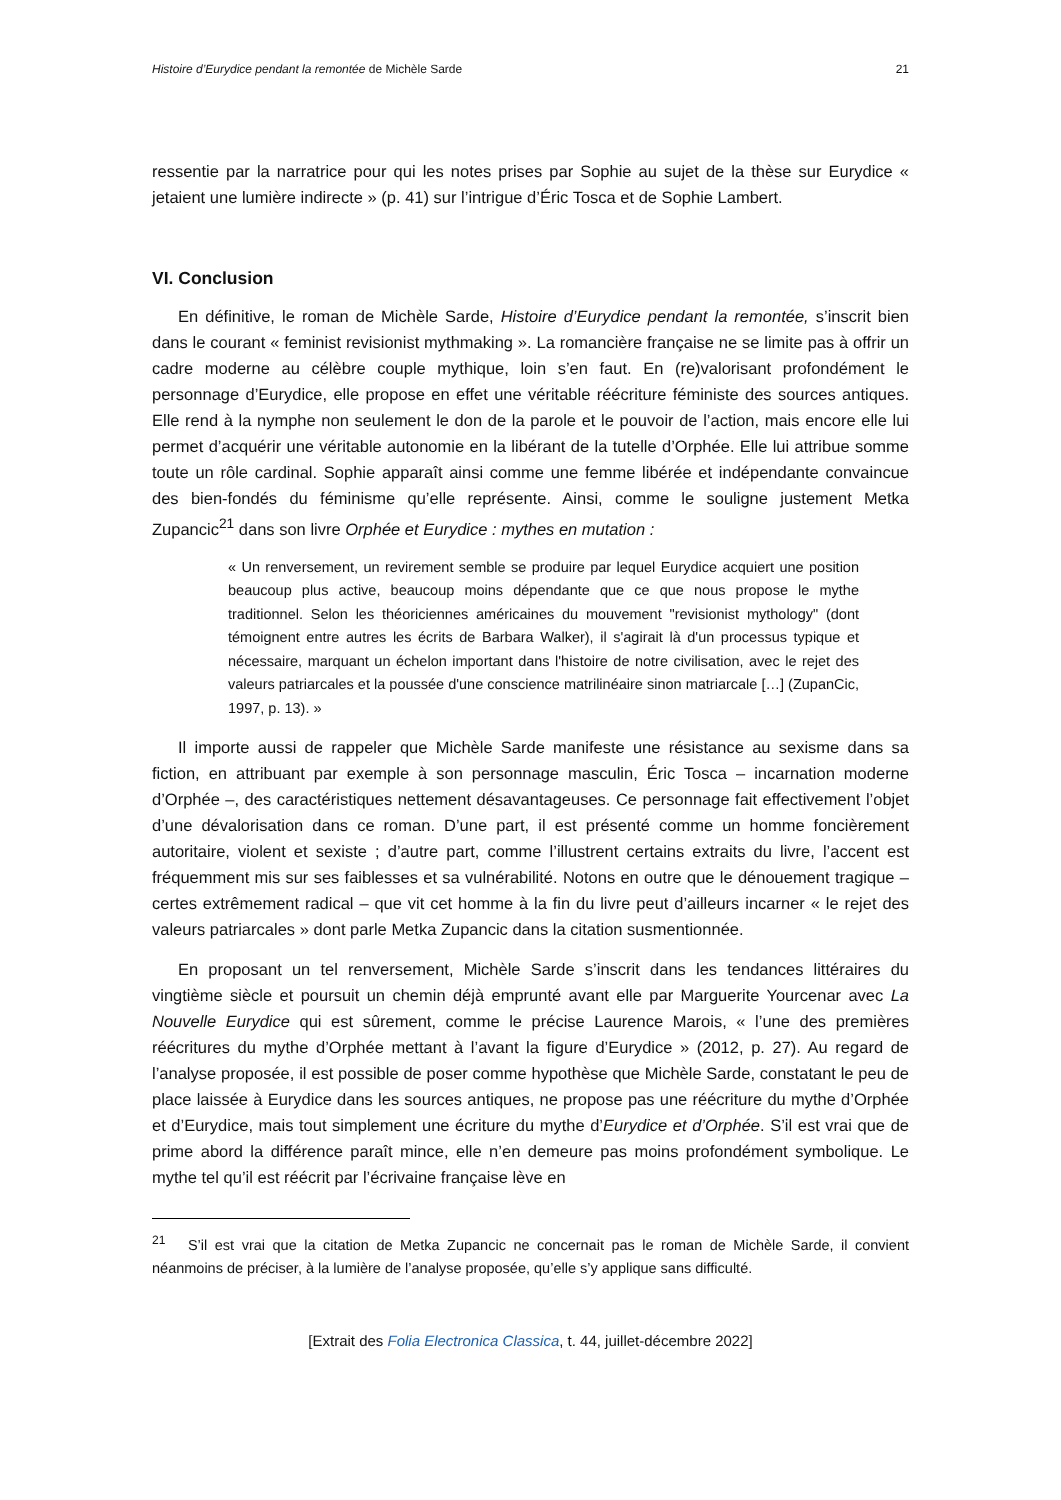Histoire d’Eurydice pendant la remontée de Michèle Sarde 21
ressentie par la narratrice pour qui les notes prises par Sophie au sujet de la thèse sur Eurydice « jetaient une lumière indirecte » (p. 41) sur l’intrigue d’Éric Tosca et de Sophie Lambert.
VI. Conclusion
En définitive, le roman de Michèle Sarde, Histoire d’Eurydice pendant la remontée, s’inscrit bien dans le courant « feminist revisionist mythmaking ». La romancière française ne se limite pas à offrir un cadre moderne au célèbre couple mythique, loin s’en faut. En (re)valorisant profondément le personnage d’Eurydice, elle propose en effet une véritable réécriture féministe des sources antiques. Elle rend à la nymphe non seulement le don de la parole et le pouvoir de l’action, mais encore elle lui permet d’acquérir une véritable autonomie en la libérant de la tutelle d’Orphée. Elle lui attribue somme toute un rôle cardinal. Sophie apparaît ainsi comme une femme libérée et indépendante convaincue des bien-fondés du féminisme qu’elle représente. Ainsi, comme le souligne justement Metka Zupancic<sup>21</sup> dans son livre Orphée et Eurydice : mythes en mutation :
« Un renversement, un revirement semble se produire par lequel Eurydice acquiert une position beaucoup plus active, beaucoup moins dépendante que ce que nous propose le mythe traditionnel. Selon les théoriciennes américaines du mouvement "revisionist mythology" (dont témoignent entre autres les écrits de Barbara Walker), il s'agirait là d'un processus typique et nécessaire, marquant un échelon important dans l'histoire de notre civilisation, avec le rejet des valeurs patriarcales et la poussée d'une conscience matrilinéaire sinon matriarcale […] (ZupanCic, 1997, p. 13). »
Il importe aussi de rappeler que Michèle Sarde manifeste une résistance au sexisme dans sa fiction, en attribuant par exemple à son personnage masculin, Éric Tosca – incarnation moderne d’Orphée –, des caractéristiques nettement désavantageuses. Ce personnage fait effectivement l’objet d’une dévalorisation dans ce roman. D’une part, il est présenté comme un homme foncièrement autoritaire, violent et sexiste ; d’autre part, comme l’illustrent certains extraits du livre, l’accent est fréquemment mis sur ses faiblesses et sa vulnérabilité. Notons en outre que le dénouement tragique – certes extrêmement radical – que vit cet homme à la fin du livre peut d’ailleurs incarner « le rejet des valeurs patriarcales » dont parle Metka Zupancic dans la citation susmentionnée.
En proposant un tel renversement, Michèle Sarde s’inscrit dans les tendances littéraires du vingtième siècle et poursuit un chemin déjà emprunté avant elle par Marguerite Yourcenar avec La Nouvelle Eurydice qui est sûrement, comme le précise Laurence Marois, « l’une des premières réécritures du mythe d’Orphée mettant à l’avant la figure d’Eurydice » (2012, p. 27). Au regard de l’analyse proposée, il est possible de poser comme hypothèse que Michèle Sarde, constatant le peu de place laissée à Eurydice dans les sources antiques, ne propose pas une réécriture du mythe d’Orphée et d’Eurydice, mais tout simplement une écriture du mythe d’Eurydice et d’Orphée. S’il est vrai que de prime abord la différence paraît mince, elle n’en demeure pas moins profondément symbolique. Le mythe tel qu’il est réécrit par l’écrivaine française lève en
<sup>21</sup> S’il est vrai que la citation de Metka Zupancic ne concernait pas le roman de Michèle Sarde, il convient néanmoins de préciser, à la lumière de l’analyse proposée, qu’elle s’y applique sans difficulté.
[Extrait des Folia Electronica Classica, t. 44, juillet-décembre 2022]